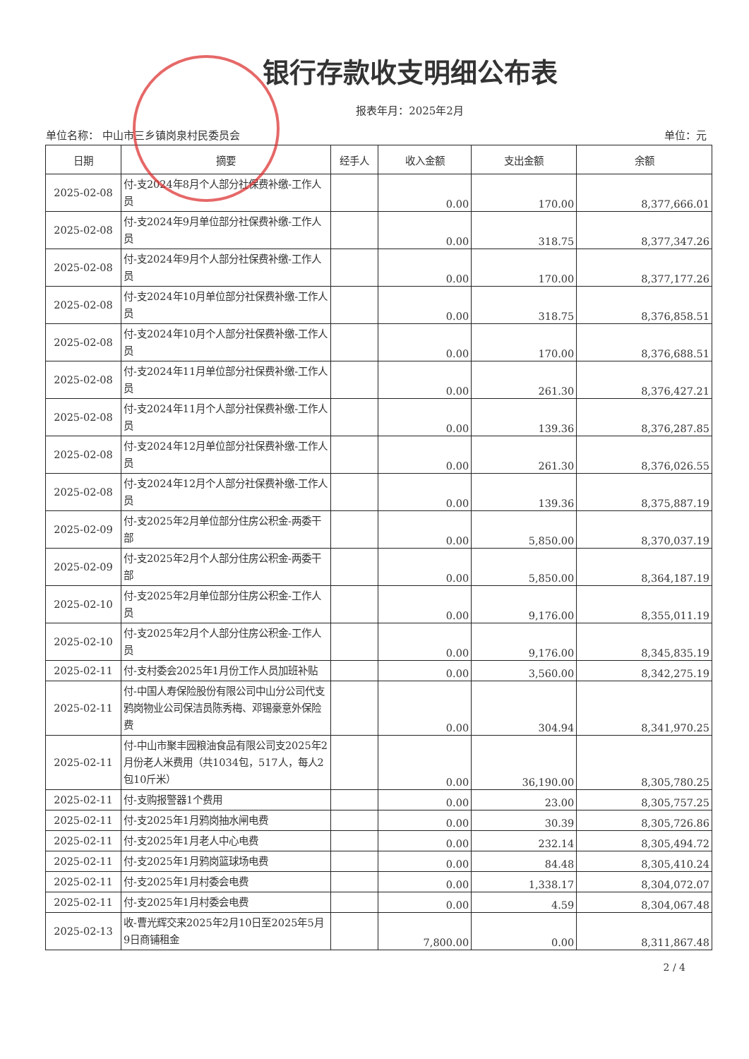银行存款收支明细公布表
报表年月：2025年2月
单位名称： 中山市三乡镇岗泉村民委员会 单位：元
| 日期 | 摘要 | 经手人 | 收入金额 | 支出金额 | 余额 |
| --- | --- | --- | --- | --- | --- |
| 2025-02-08 | 付-支2024年8月个人部分社保费补缴-工作人员 | | 0.00 | 170.00 | 8,377,666.01 |
| 2025-02-08 | 付-支2024年9月单位部分社保费补缴-工作人员 | | 0.00 | 318.75 | 8,377,347.26 |
| 2025-02-08 | 付-支2024年9月个人部分社保费补缴-工作人员 | | 0.00 | 170.00 | 8,377,177.26 |
| 2025-02-08 | 付-支2024年10月单位部分社保费补缴-工作人员 | | 0.00 | 318.75 | 8,376,858.51 |
| 2025-02-08 | 付-支2024年10月个人部分社保费补缴-工作人员 | | 0.00 | 170.00 | 8,376,688.51 |
| 2025-02-08 | 付-支2024年11月单位部分社保费补缴-工作人员 | | 0.00 | 261.30 | 8,376,427.21 |
| 2025-02-08 | 付-支2024年11月个人部分社保费补缴-工作人员 | | 0.00 | 139.36 | 8,376,287.85 |
| 2025-02-08 | 付-支2024年12月单位部分社保费补缴-工作人员 | | 0.00 | 261.30 | 8,376,026.55 |
| 2025-02-08 | 付-支2024年12月个人部分社保费补缴-工作人员 | | 0.00 | 139.36 | 8,375,887.19 |
| 2025-02-09 | 付-支2025年2月单位部分住房公积金-两委干部 | | 0.00 | 5,850.00 | 8,370,037.19 |
| 2025-02-09 | 付-支2025年2月个人部分住房公积金-两委干部 | | 0.00 | 5,850.00 | 8,364,187.19 |
| 2025-02-10 | 付-支2025年2月单位部分住房公积金-工作人员 | | 0.00 | 9,176.00 | 8,355,011.19 |
| 2025-02-10 | 付-支2025年2月个人部分住房公积金-工作人员 | | 0.00 | 9,176.00 | 8,345,835.19 |
| 2025-02-11 | 付-支村委会2025年1月份工作人员加班补贴 | | 0.00 | 3,560.00 | 8,342,275.19 |
| 2025-02-11 | 付-中国人寿保险股份有限公司中山分公司代支鸦岗物业公司保洁员陈秀梅、邓锡豪意外保险费 | | 0.00 | 304.94 | 8,341,970.25 |
| 2025-02-11 | 付-中山市聚丰园粮油食品有限公司支2025年2月份老人米费用（共1034包，517人，每人2包10斤米） | | 0.00 | 36,190.00 | 8,305,780.25 |
| 2025-02-11 | 付-支购报警器1个费用 | | 0.00 | 23.00 | 8,305,757.25 |
| 2025-02-11 | 付-支2025年1月鸦岗抽水闸电费 | | 0.00 | 30.39 | 8,305,726.86 |
| 2025-02-11 | 付-支2025年1月老人中心电费 | | 0.00 | 232.14 | 8,305,494.72 |
| 2025-02-11 | 付-支2025年1月鸦岗篮球场电费 | | 0.00 | 84.48 | 8,305,410.24 |
| 2025-02-11 | 付-支2025年1月村委会电费 | | 0.00 | 1,338.17 | 8,304,072.07 |
| 2025-02-11 | 付-支2025年1月村委会电费 | | 0.00 | 4.59 | 8,304,067.48 |
| 2025-02-13 | 收-曹光辉交来2025年2月10日至2025年5月9日商铺租金 | | 7,800.00 | 0.00 | 8,311,867.48 |
2 / 4